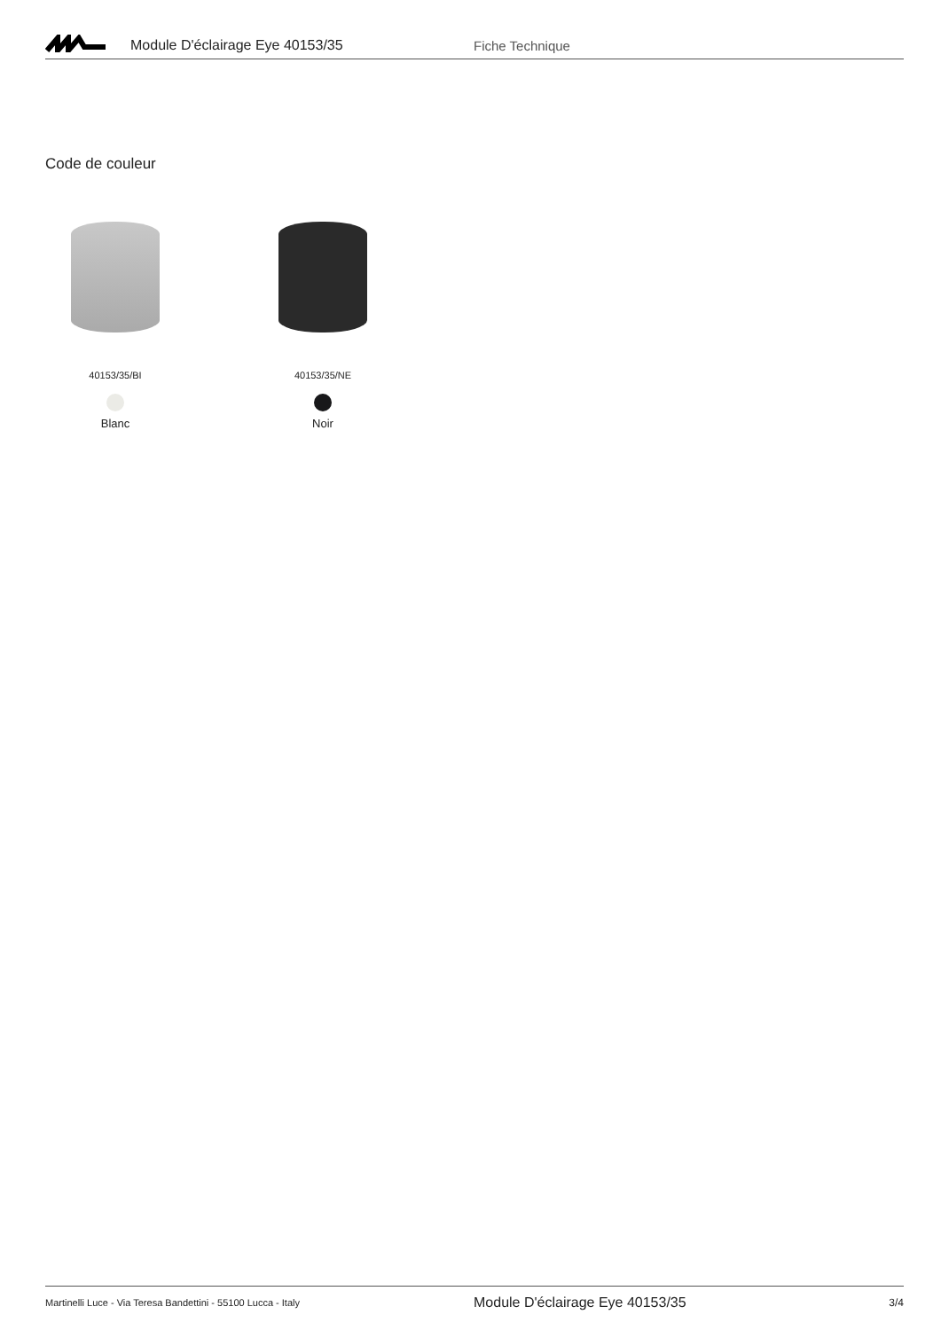Module D'éclairage Eye 40153/35 Fiche Technique
Code de couleur
40153/35/BI
Blanc
40153/35/NE
Noir
Martinelli Luce - Via Teresa Bandettini - 55100 Lucca - Italy
Module D'éclairage Eye 40153/35
3/4